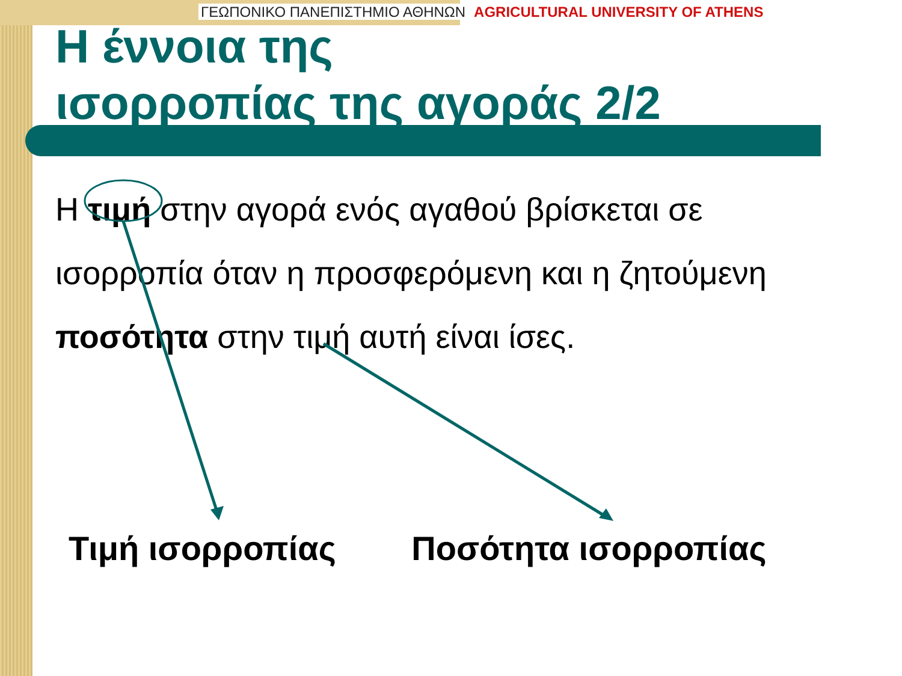ΓΕΩΠΟΝΙΚΟ ΠΑΝΕΠΙΣΤΗΜΙΟ ΑΘΗΝΩΝ AGRICULTURAL UNIVERSITY OF ATHENS
Η έννοια της
ισορροπίας της αγοράς 2/2
Η τιμή στην αγορά ενός αγαθού βρίσκεται σε ισορροπία όταν η προσφερόμενη και η ζητούμενη ποσότητα στην τιμή αυτή είναι ίσες.
Τιμή ισορροπίας Ποσότητα ισορροπίας